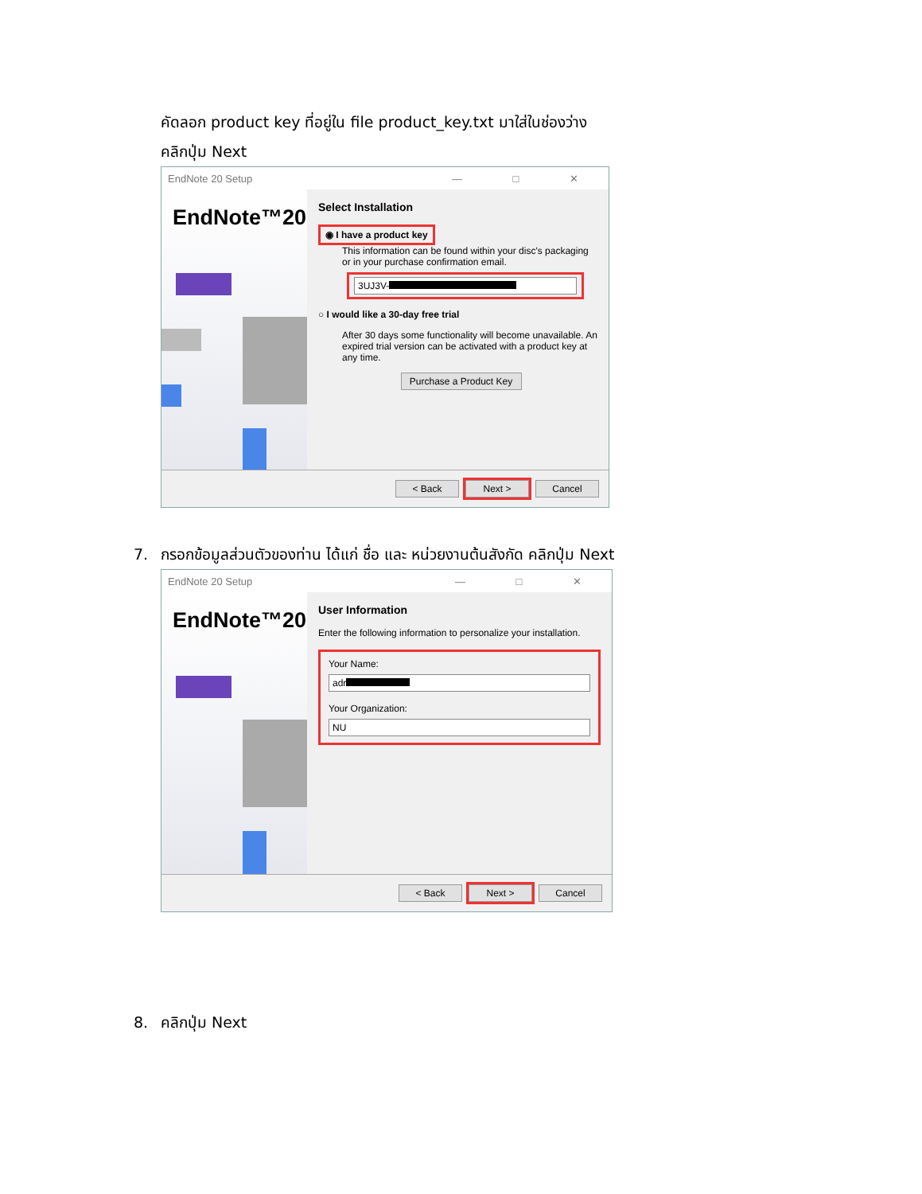คัดลอก product key ที่อยู่ใน file product_key.txt มาใส่ในช่องว่าง
คลิกปุ่ม Next
EndNote 20 Setup — □ ✕
EndNote™20
Select Installation
◉ I have a product key
This information can be found within your disc's packaging
or in your purchase confirmation email.
3UJ3V-
○ I would like a 30-day free trial
After 30 days some functionality will become unavailable. An expired trial version can be activated with a product key at any time.
Purchase a Product Key
< Back Next > Cancel
7. กรอกข้อมูลส่วนตัวของท่าน ได้แก่ ชื่อ และ หน่วยงานต้นสังกัด คลิกปุ่ม Next
EndNote 20 Setup — □ ✕
EndNote™20
User Information
Enter the following information to personalize your installation.
Your Name:
adr
Your Organization:
NU
< Back Next > Cancel
8. คลิกปุ่ม Next